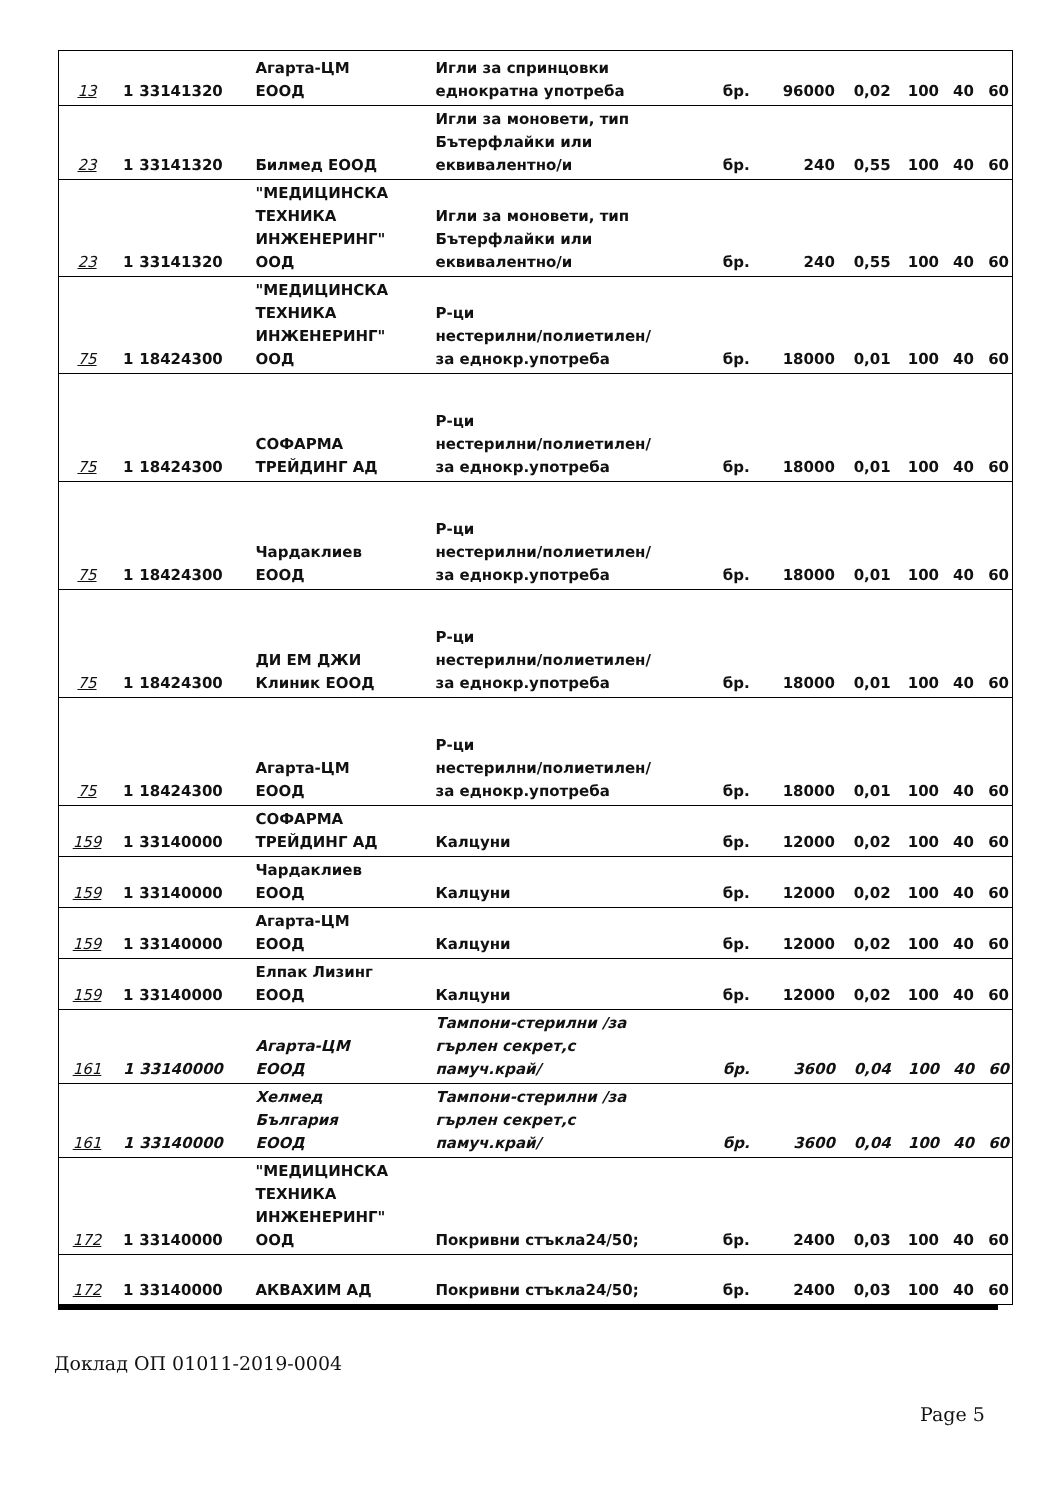| 13 | 1 | 33141320 | Агарта-ЦМ ЕООД | Игли за спринцовки еднократна употреба | бр. | 96000 | 0,02 | 100 | 40 | 60 |
| 23 | 1 | 33141320 | Билмед ЕООД | Игли за моновети, тип Бътерфлайки или еквивалентно/и | бр. | 240 | 0,55 | 100 | 40 | 60 |
| 23 | 1 | 33141320 | "МЕДИЦИНСКА ТЕХНИКА ИНЖЕНЕРИНГ" ООД | Игли за моновети, тип Бътерфлайки или еквивалентно/и | бр. | 240 | 0,55 | 100 | 40 | 60 |
| 75 | 1 | 18424300 | "МЕДИЦИНСКА ТЕХНИКА ИНЖЕНЕРИНГ" ООД | Р-ци нестерилни/полиетилен/ за еднокр.употреба | бр. | 18000 | 0,01 | 100 | 40 | 60 |
| 75 | 1 | 18424300 | СОФАРМА ТРЕЙДИНГ АД | Р-ци нестерилни/полиетилен/ за еднокр.употреба | бр. | 18000 | 0,01 | 100 | 40 | 60 |
| 75 | 1 | 18424300 | Чардаклиев ЕООД | Р-ци нестерилни/полиетилен/ за еднокр.употреба | бр. | 18000 | 0,01 | 100 | 40 | 60 |
| 75 | 1 | 18424300 | ДИ ЕМ ДЖИ Клиник ЕООД | Р-ци нестерилни/полиетилен/ за еднокр.употреба | бр. | 18000 | 0,01 | 100 | 40 | 60 |
| 75 | 1 | 18424300 | Агарта-ЦМ ЕООД | Р-ци нестерилни/полиетилен/ за еднокр.употреба | бр. | 18000 | 0,01 | 100 | 40 | 60 |
| 159 | 1 | 33140000 | СОФАРМА ТРЕЙДИНГ АД | Калцуни | бр. | 12000 | 0,02 | 100 | 40 | 60 |
| 159 | 1 | 33140000 | Чардаклиев ЕООД | Калцуни | бр. | 12000 | 0,02 | 100 | 40 | 60 |
| 159 | 1 | 33140000 | Агарта-ЦМ ЕООД | Калцуни | бр. | 12000 | 0,02 | 100 | 40 | 60 |
| 159 | 1 | 33140000 | Елпак Лизинг ЕООД | Калцуни | бр. | 12000 | 0,02 | 100 | 40 | 60 |
| 161 | 1 | 33140000 | Агарта-ЦМ ЕООД | Тампони-стерилни /за гърлен секрет,с памуч.край/ | бр. | 3600 | 0,04 | 100 | 40 | 60 |
| 161 | 1 | 33140000 | Хелмед България ЕООД | Тампони-стерилни /за гърлен секрет,с памуч.край/ | бр. | 3600 | 0,04 | 100 | 40 | 60 |
| 172 | 1 | 33140000 | "МЕДИЦИНСКА ТЕХНИКА ИНЖЕНЕРИНГ" ООД | Покривни стъкла24/50; | бр. | 2400 | 0,03 | 100 | 40 | 60 |
| 172 | 1 | 33140000 | АКВАХИМ АД | Покривни стъкла24/50; | бр. | 2400 | 0,03 | 100 | 40 | 60 |
Доклад ОП 01011-2019-0004
Page 5